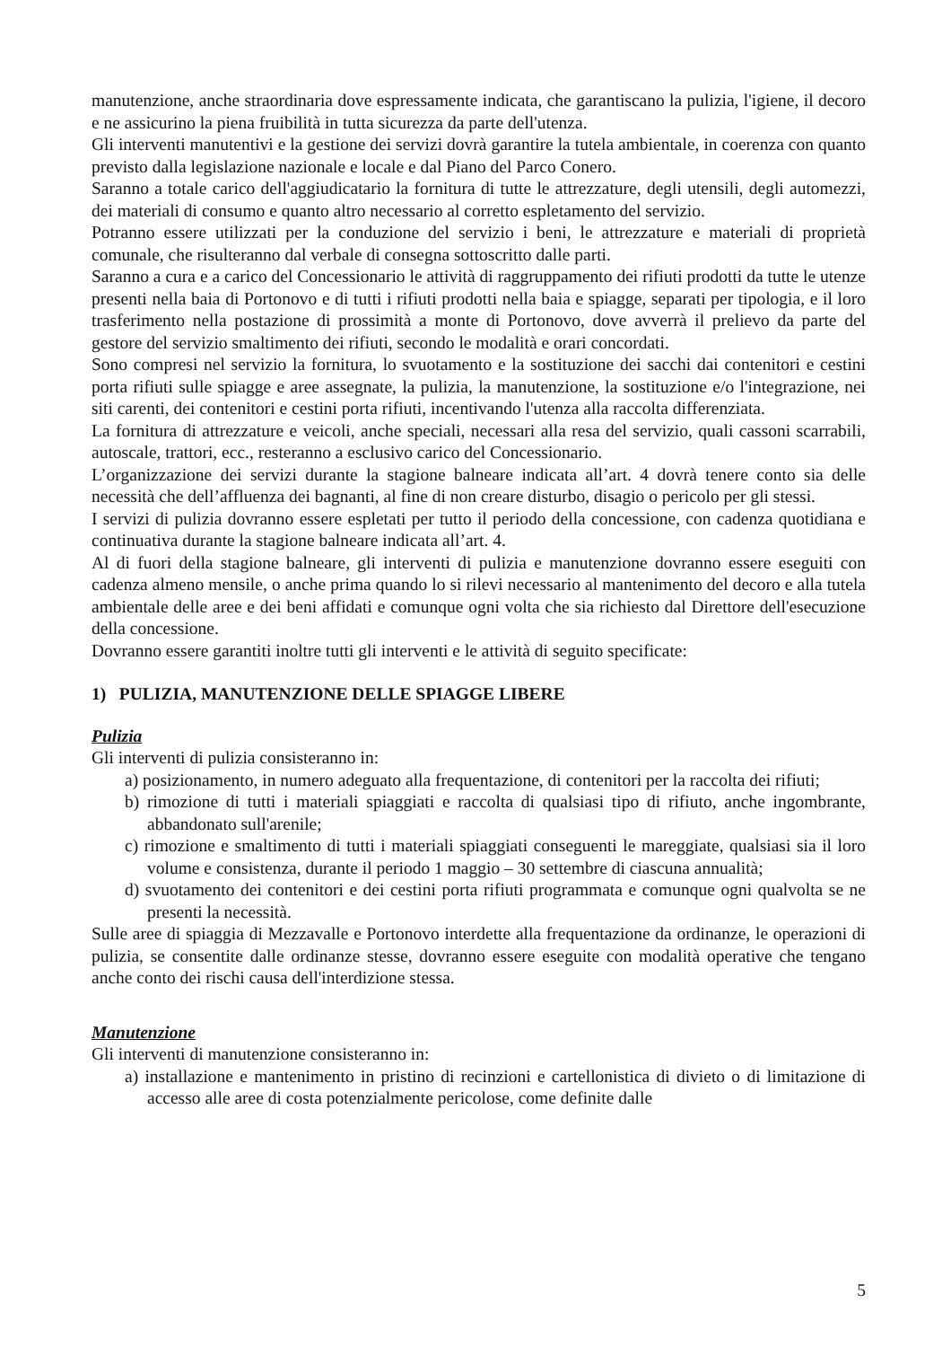manutenzione, anche straordinaria dove espressamente indicata, che garantiscano la pulizia, l'igiene, il decoro e ne assicurino la piena fruibilità in tutta sicurezza da parte dell'utenza.
Gli interventi manutentivi e la gestione dei servizi dovrà garantire la tutela ambientale, in coerenza con quanto previsto dalla legislazione nazionale e locale e dal Piano del Parco Conero.
Saranno a totale carico dell'aggiudicatario la fornitura di tutte le attrezzature, degli utensili, degli automezzi, dei materiali di consumo e quanto altro necessario al corretto espletamento del servizio.
Potranno essere utilizzati per la conduzione del servizio i beni, le attrezzature e materiali di proprietà comunale, che risulteranno dal verbale di consegna sottoscritto dalle parti.
Saranno a cura e a carico del Concessionario le attività di raggruppamento dei rifiuti prodotti da tutte le utenze presenti nella baia di Portonovo e di tutti i rifiuti prodotti nella baia e spiagge, separati per tipologia, e il loro trasferimento nella postazione di prossimità a monte di Portonovo, dove avverrà il prelievo da parte del gestore del servizio smaltimento dei rifiuti, secondo le modalità e orari concordati.
Sono compresi nel servizio la fornitura, lo svuotamento e la sostituzione dei sacchi dai contenitori e cestini porta rifiuti sulle spiagge e aree assegnate, la pulizia, la manutenzione, la sostituzione e/o l'integrazione, nei siti carenti, dei contenitori e cestini porta rifiuti, incentivando l'utenza alla raccolta differenziata.
La fornitura di attrezzature e veicoli, anche speciali, necessari alla resa del servizio, quali cassoni scarrabili, autoscale, trattori, ecc., resteranno a esclusivo carico del Concessionario.
L’organizzazione dei servizi durante la stagione balneare indicata all’art. 4 dovrà tenere conto sia delle necessità che dell’affluenza dei bagnanti, al fine di non creare disturbo, disagio o pericolo per gli stessi.
I servizi di pulizia dovranno essere espletati per tutto il periodo della concessione, con cadenza quotidiana e continuativa durante la stagione balneare indicata all’art. 4.
Al di fuori della stagione balneare, gli interventi di pulizia e manutenzione dovranno essere eseguiti con cadenza almeno mensile, o anche prima quando lo si rilevi necessario al mantenimento del decoro e alla tutela ambientale delle aree e dei beni affidati e comunque ogni volta che sia richiesto dal Direttore dell'esecuzione della concessione.
Dovranno essere garantiti inoltre tutti gli interventi e le attività di seguito specificate:
1) PULIZIA, MANUTENZIONE DELLE SPIAGGE LIBERE
Pulizia
Gli interventi di pulizia consisteranno in:
a) posizionamento, in numero adeguato alla frequentazione, di contenitori per la raccolta dei rifiuti;
b) rimozione di tutti i materiali spiaggiati e raccolta di qualsiasi tipo di rifiuto, anche ingombrante, abbandonato sull'arenile;
c) rimozione e smaltimento di tutti i materiali spiaggiati conseguenti le mareggiate, qualsiasi sia il loro volume e consistenza, durante il periodo 1 maggio – 30 settembre di ciascuna annualità;
d) svuotamento dei contenitori e dei cestini porta rifiuti programmata e comunque ogni qualvolta se ne presenti la necessità.
Sulle aree di spiaggia di Mezzavalle e Portonovo interdette alla frequentazione da ordinanze, le operazioni di pulizia, se consentite dalle ordinanze stesse, dovranno essere eseguite con modalità operative che tengano anche conto dei rischi causa dell'interdizione stessa.
Manutenzione
Gli interventi di manutenzione consisteranno in:
a) installazione e mantenimento in pristino di recinzioni e cartellonistica di divieto o di limitazione di accesso alle aree di costa potenzialmente pericolose, come definite dalle
5